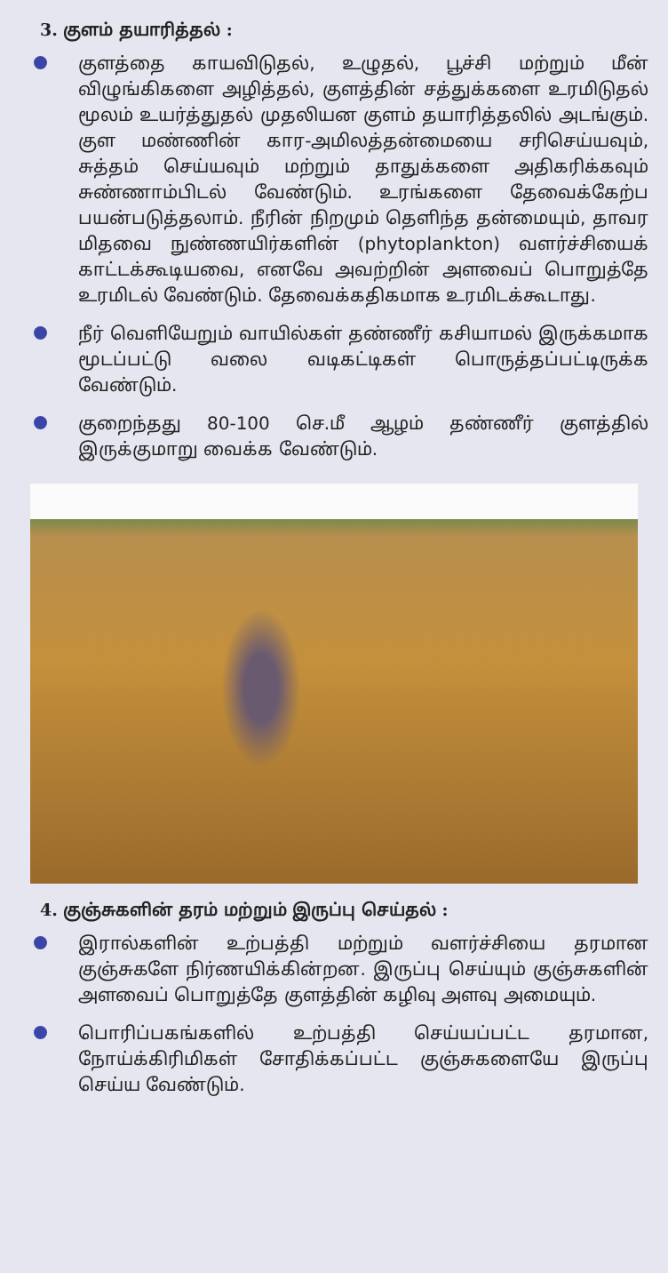3. குளம் தயாரித்தல் :
குளத்தை காயவிடுதல், உழுதல், பூச்சி மற்றும் மீன் விழுங்கிகளை அழித்தல், குளத்தின் சத்துக்களை உரமிடுதல் மூலம் உயர்த்துதல் முதலியன குளம் தயாரித்தலில் அடங்கும். குள மண்ணின் கார-அமிலத்தன்மையை சரிசெய்யவும், சுத்தம் செய்யவும் மற்றும் தாதுக்களை அதிகரிக்கவும் சுண்ணாம்பிடல் வேண்டும். உரங்களை தேவைக்கேற்ப பயன்படுத்தலாம். நீரின் நிறமும் தெளிந்த தன்மையும், தாவர மிதவை நுண்ணயிர்களின் (phytoplankton) வளர்ச்சியைக் காட்டக்கூடியவை, எனவே அவற்றின் அளவைப் பொறுத்தே உரமிடல் வேண்டும். தேவைக்கதிகமாக உரமிடக்கூடாது.
நீர் வெளியேறும் வாயில்கள் தண்ணீர் கசியாமல் இருக்கமாக மூடப்பட்டு வலை வடிகட்டிகள் பொருத்தப்பட்டிருக்க வேண்டும்.
குறைந்தது 80-100 செ.மீ ஆழம் தண்ணீர் குளத்தில் இருக்குமாறு வைக்க வேண்டும்.
4. குஞ்சுகளின் தரம் மற்றும் இருப்பு செய்தல் :
இரால்களின் உற்பத்தி மற்றும் வளர்ச்சியை தரமான குஞ்சுகளே நிர்ணயிக்கின்றன. இருப்பு செய்யும் குஞ்சுகளின் அளவைப் பொறுத்தே குளத்தின் கழிவு அளவு அமையும்.
பொரிப்பகங்களில் உற்பத்தி செய்யப்பட்ட தரமான, நோய்க்கிரிமிகள் சோதிக்கப்பட்ட குஞ்சுகளையே இருப்பு செய்ய வேண்டும்.